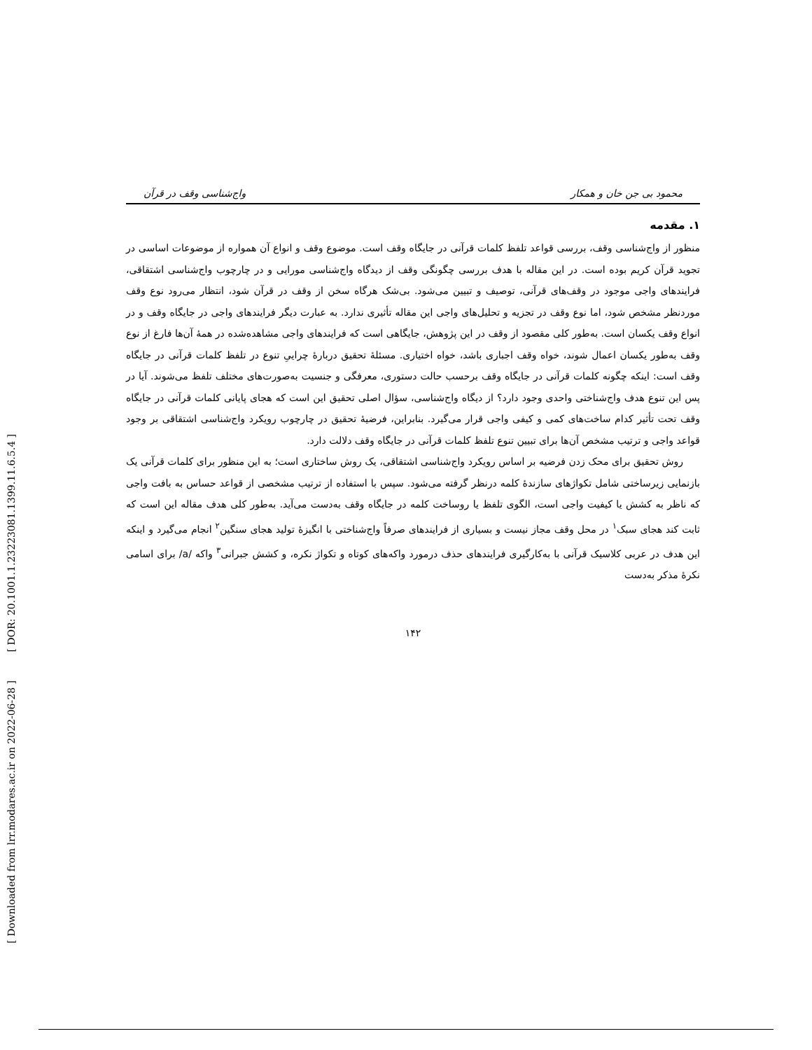[ DOR: 20.1001.1.23223081.1399.11.6.5.4 ]
[ Downloaded from lrr.modares.ac.ir on 2022-06-28 ]
محمود بی جن خان و همکار واج‌شناسی وقف در قرآن
۱. مقدمه
منظور از واج‌شناسی وقف، بررسی قواعد تلفظ کلمات قرآنی در جایگاه وقف است. موضوع وقف و انواع آن همواره از موضوعات اساسی در تجوید قرآن کریم بوده است. در این مقاله با هدف بررسی چگونگی وقف از دیدگاه واج‌شناسی مورایی و در چارچوب واج‌شناسی اشتقاقی، فرایندهای واجی موجود در وقف‌های قرآنی، توصیف و تبیین می‌شود. بی‌شک هرگاه سخن از وقف در قرآن شود، انتظار می‌رود نوع وقف موردنظر مشخص شود، اما نوع وقف در تجزیه و تحلیل‌های واجی این مقاله تأثیری ندارد. به عبارت دیگر فرایندهای واجی در جایگاه وقف و در انواع وقف یکسان است. به‌طور کلی مقصود از وقف در این پژوهش، جایگاهی است که فرایندهای واجی مشاهده‌شده در همهٔ آن‌ها فارغ از نوع وقف به‌طور یکسان اعمال شوند، خواه وقف اجباری باشد، خواه اختیاری. مسئلهٔ تحقیق دربارهٔ چراییِ تنوع در تلفظ کلمات قرآنی در جایگاه وقف است: اینکه چگونه کلمات قرآنی در جایگاه وقف برحسب حالت دستوری، معرفگی و جنسیت به‌صورت‌های مختلف تلفظ می‌شوند. آیا در پس این تنوع هدف واج‌شناختی واحدی وجود دارد؟ از دیگاه واج‌شناسی، سؤال اصلی تحقیق این است که هجای پایانی کلمات قرآنی در جایگاه وقف تحت تأثیر کدام ساخت‌های کمی و کیفی واجی قرار می‌گیرد. بنابراین، فرضیهٔ تحقیق در چارچوب رویکرد واج‌شناسی اشتقاقی بر وجود قواعد واجی و ترتیب مشخص آن‌ها برای تبیین تنوع تلفظ کلمات قرآنی در جایگاه وقف دلالت دارد.
روش تحقیق برای محک زدن فرضیه بر اساس رویکرد واج‌شناسی اشتقاقی، یک روش ساختاری است؛ به این منظور برای کلمات قرآنی یک بازنمایی زیرساختی شامل تکواژهای سازندهٔ کلمه درنظر گرفته می‌شود. سپس با استفاده از ترتیب مشخصی از قواعد حساس به بافت واجی که ناظر به کشش یا کیفیت واجی است، الگوی تلفظ یا روساخت کلمه در جایگاه وقف به‌دست می‌آید. به‌طور کلی هدف مقاله این است که ثابت کند هجای سبک<sup>۱</sup> در محل وقف مجاز نیست و بسیاری از فرایندهای صرفاً واج‌شناختی با انگیزهٔ تولید هجای سنگین<sup>۲</sup> انجام می‌گیرد و اینکه این هدف در عربی کلاسیک قرآنی با به‌کارگیری فرایندهای حذف درمورد واکه‌های کوتاه و تکواژ نکره، و کشش جبرانی<sup>۳</sup> واکه /a/ برای اسامی نکرهٔ مذکر به‌دست
۱۴۲